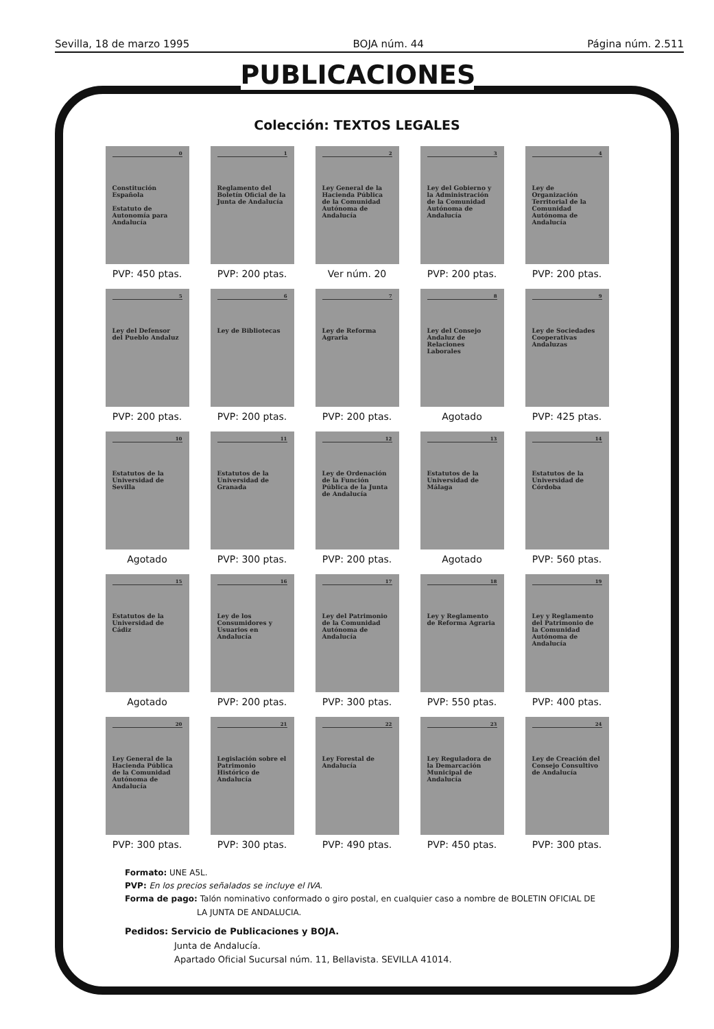Sevilla, 18 de marzo 1995 BOJA núm. 44 Página núm. 2.511
PUBLICACIONES
Colección: TEXTOS LEGALES
0
Constitución Española
Estatuto de Autonomía para Andalucía
PVP: 450 ptas.
1
Reglamento del Boletín Oficial de la Junta de Andalucía
PVP: 200 ptas.
2
Ley General de la Hacienda Pública de la Comunidad Autónoma de Andalucía
Ver núm. 20
3
Ley del Gobierno y la Administración de la Comunidad Autónoma de Andalucía
PVP: 200 ptas.
4
Ley de Organización Territorial de la Comunidad Autónoma de Andalucía
PVP: 200 ptas.
5
Ley del Defensor del Pueblo Andaluz
PVP: 200 ptas.
6
Ley de Bibliotecas
PVP: 200 ptas.
7
Ley de Reforma Agraria
PVP: 200 ptas.
8
Ley del Consejo Andaluz de Relaciones Laborales
Agotado
9
Ley de Sociedades Cooperativas Andaluzas
PVP: 425 ptas.
10
Estatutos de la Universidad de Sevilla
Agotado
11
Estatutos de la Universidad de Granada
PVP: 300 ptas.
12
Ley de Ordenación de la Función Pública de la Junta de Andalucía
PVP: 200 ptas.
13
Estatutos de la Universidad de Málaga
Agotado
14
Estatutos de la Universidad de Córdoba
PVP: 560 ptas.
15
Estatutos de la Universidad de Cádiz
Agotado
16
Ley de los Consumidores y Usuarios en Andalucía
PVP: 200 ptas.
17
Ley del Patrimonio de la Comunidad Autónoma de Andalucía
PVP: 300 ptas.
18
Ley y Reglamento de Reforma Agraria
PVP: 550 ptas.
19
Ley y Reglamento del Patrimonio de la Comunidad Autónoma de Andalucía
PVP: 400 ptas.
20
Ley General de la Hacienda Pública de la Comunidad Autónoma de Andalucía
PVP: 300 ptas.
21
Legislación sobre el Patrimonio Histórico de Andalucía
PVP: 300 ptas.
22
Ley Forestal de Andalucía
PVP: 490 ptas.
23
Ley Reguladora de la Demarcación Municipal de Andalucía
PVP: 450 ptas.
24
Ley de Creación del Consejo Consultivo de Andalucía
PVP: 300 ptas.
Formato: UNE A5L.
PVP: En los precios señalados se incluye el IVA.
Forma de pago: Talón nominativo conformado o giro postal, en cualquier caso a nombre de BOLETIN OFICIAL DE
LA JUNTA DE ANDALUCIA.
Pedidos: Servicio de Publicaciones y BOJA.
Junta de Andalucía.
Apartado Oficial Sucursal núm. 11, Bellavista. SEVILLA 41014.